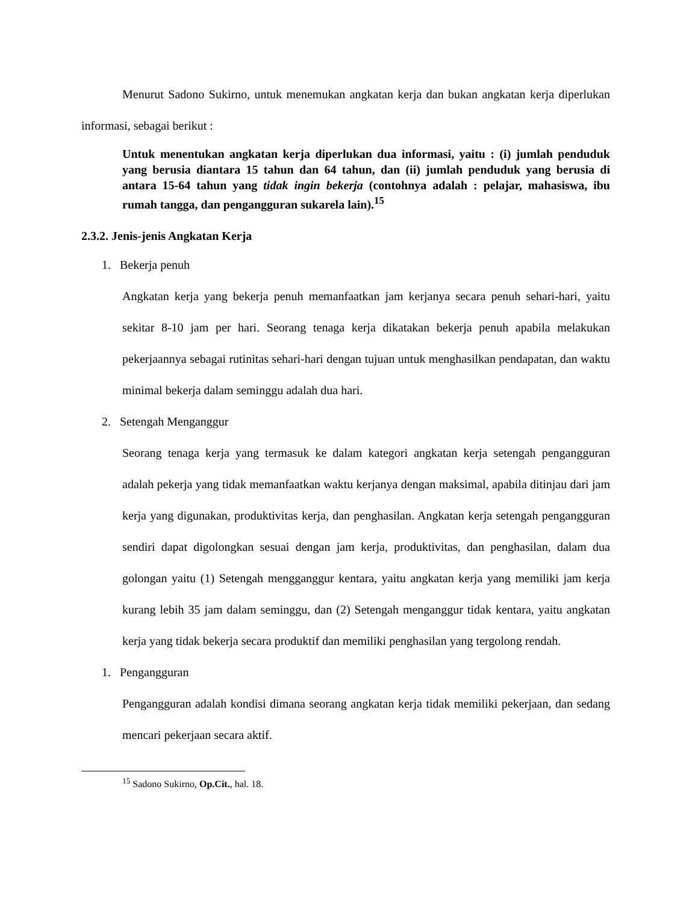Menurut Sadono Sukirno, untuk menemukan angkatan kerja dan bukan angkatan kerja diperlukan informasi, sebagai berikut :
Untuk menentukan angkatan kerja diperlukan dua informasi, yaitu : (i) jumlah penduduk yang berusia diantara 15 tahun dan 64 tahun, dan (ii) jumlah penduduk yang berusia di antara 15-64 tahun yang tidak ingin bekerja (contohnya adalah : pelajar, mahasiswa, ibu rumah tangga, dan pengangguran sukarela lain).<sup>15</sup>
2.3.2. Jenis-jenis Angkatan Kerja
1. Bekerja penuh
Angkatan kerja yang bekerja penuh memanfaatkan jam kerjanya secara penuh sehari-hari, yaitu sekitar 8-10 jam per hari. Seorang tenaga kerja dikatakan bekerja penuh apabila melakukan pekerjaannya sebagai rutinitas sehari-hari dengan tujuan untuk menghasilkan pendapatan, dan waktu minimal bekerja dalam seminggu adalah dua hari.
2. Setengah Menganggur
Seorang tenaga kerja yang termasuk ke dalam kategori angkatan kerja setengah pengangguran adalah pekerja yang tidak memanfaatkan waktu kerjanya dengan maksimal, apabila ditinjau dari jam kerja yang digunakan, produktivitas kerja, dan penghasilan. Angkatan kerja setengah pengangguran sendiri dapat digolongkan sesuai dengan jam kerja, produktivitas, dan penghasilan, dalam dua golongan yaitu (1) Setengah mengganggur kentara, yaitu angkatan kerja yang memiliki jam kerja kurang lebih 35 jam dalam seminggu, dan (2) Setengah menganggur tidak kentara, yaitu angkatan kerja yang tidak bekerja secara produktif dan memiliki penghasilan yang tergolong rendah.
1. Pengangguran
Pengangguran adalah kondisi dimana seorang angkatan kerja tidak memiliki pekerjaan, dan sedang mencari pekerjaan secara aktif.
<sup>15</sup> Sadono Sukirno, Op.Cit., hal. 18.